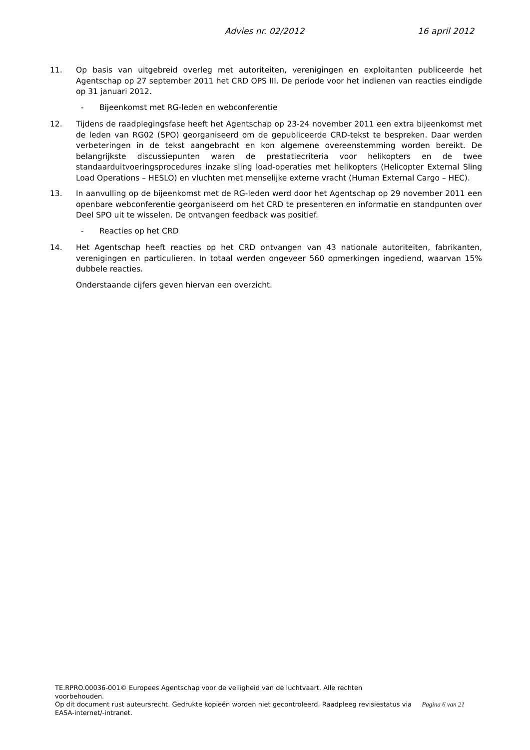Advies nr. 02/2012 16 april 2012
11. Op basis van uitgebreid overleg met autoriteiten, verenigingen en exploitanten publiceerde het Agentschap op 27 september 2011 het CRD OPS III. De periode voor het indienen van reacties eindigde op 31 januari 2012.
- Bijeenkomst met RG-leden en webconferentie
12. Tijdens de raadplegingsfase heeft het Agentschap op 23-24 november 2011 een extra bijeenkomst met de leden van RG02 (SPO) georganiseerd om de gepubliceerde CRD-tekst te bespreken. Daar werden verbeteringen in de tekst aangebracht en kon algemene overeenstemming worden bereikt. De belangrijkste discussiepunten waren de prestatiecriteria voor helikopters en de twee standaarduitvoeringsprocedures inzake sling load-operaties met helikopters (Helicopter External Sling Load Operations – HESLO) en vluchten met menselijke externe vracht (Human External Cargo – HEC).
13. In aanvulling op de bijeenkomst met de RG-leden werd door het Agentschap op 29 november 2011 een openbare webconferentie georganiseerd om het CRD te presenteren en informatie en standpunten over Deel SPO uit te wisselen. De ontvangen feedback was positief.
- Reacties op het CRD
14. Het Agentschap heeft reacties op het CRD ontvangen van 43 nationale autoriteiten, fabrikanten, verenigingen en particulieren. In totaal werden ongeveer 560 opmerkingen ingediend, waarvan 15% dubbele reacties.
Onderstaande cijfers geven hiervan een overzicht.
TE.RPRO.00036-001© Europees Agentschap voor de veiligheid van de luchtvaart. Alle rechten voorbehouden.
Op dit document rust auteursrecht. Gedrukte kopieën worden niet gecontroleerd. Raadpleeg revisiestatus via EASA-internet/-intranet.
Pagina 6 van 21